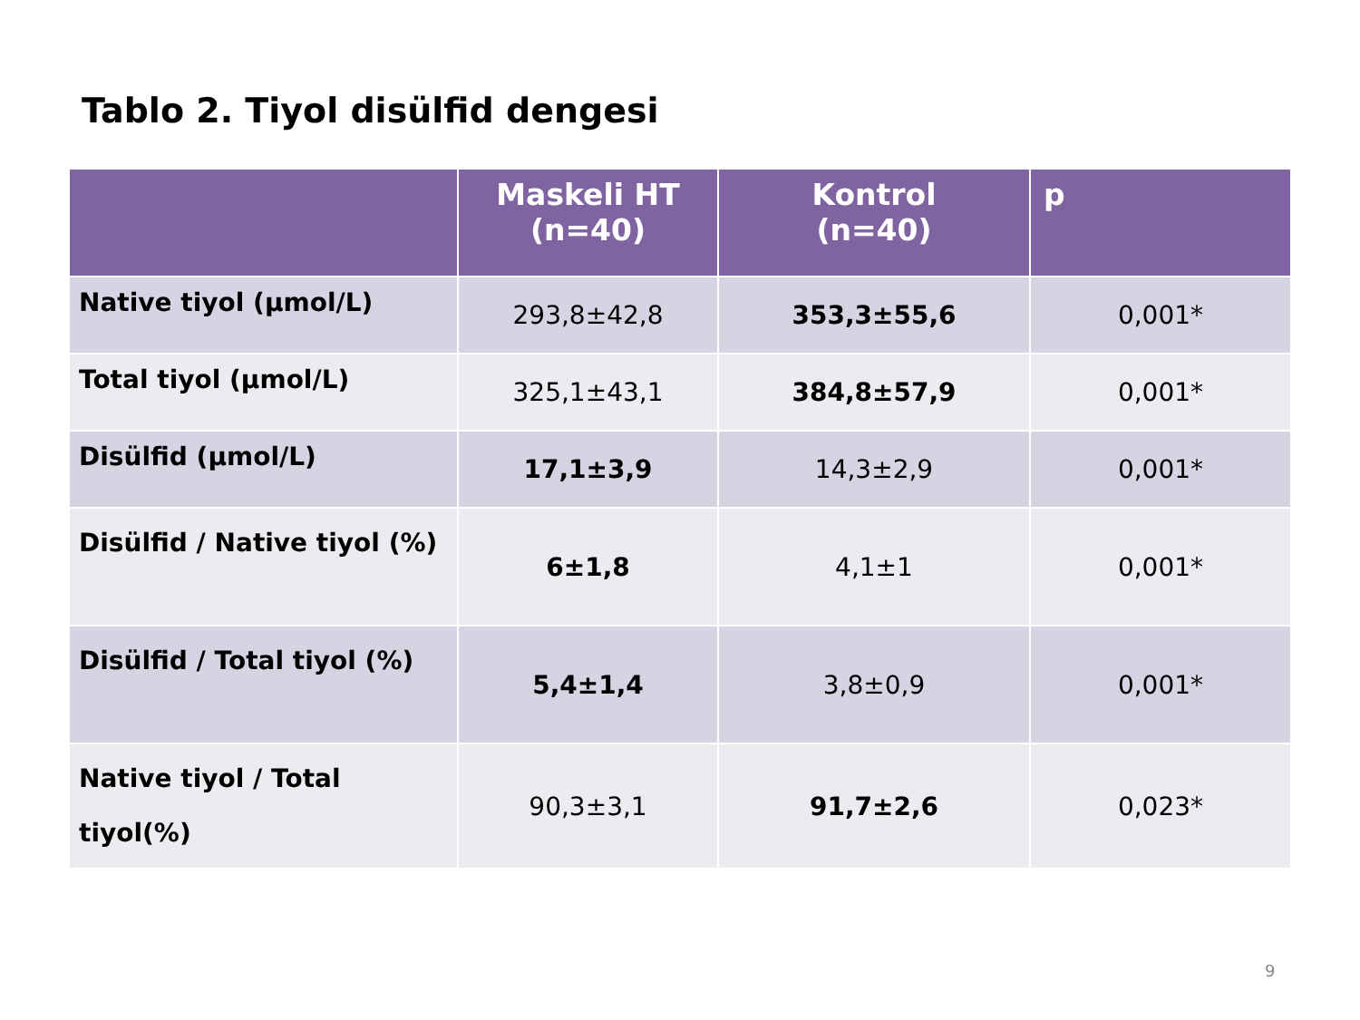Tablo 2. Tiyol disülfid dengesi
| | Maskeli HT (n=40) | Kontrol (n=40) | p |
| --- | --- | --- | --- |
| Native tiyol (µmol/L) | 293,8±42,8 | 353,3±55,6 | 0,001* |
| Total tiyol (µmol/L) | 325,1±43,1 | 384,8±57,9 | 0,001* |
| Disülfid (µmol/L) | 17,1±3,9 | 14,3±2,9 | 0,001* |
| Disülfid / Native tiyol (%) | 6±1,8 | 4,1±1 | 0,001* |
| Disülfid / Total tiyol (%) | 5,4±1,4 | 3,8±0,9 | 0,001* |
| Native tiyol / Total tiyol(%) | 90,3±3,1 | 91,7±2,6 | 0,023* |
9